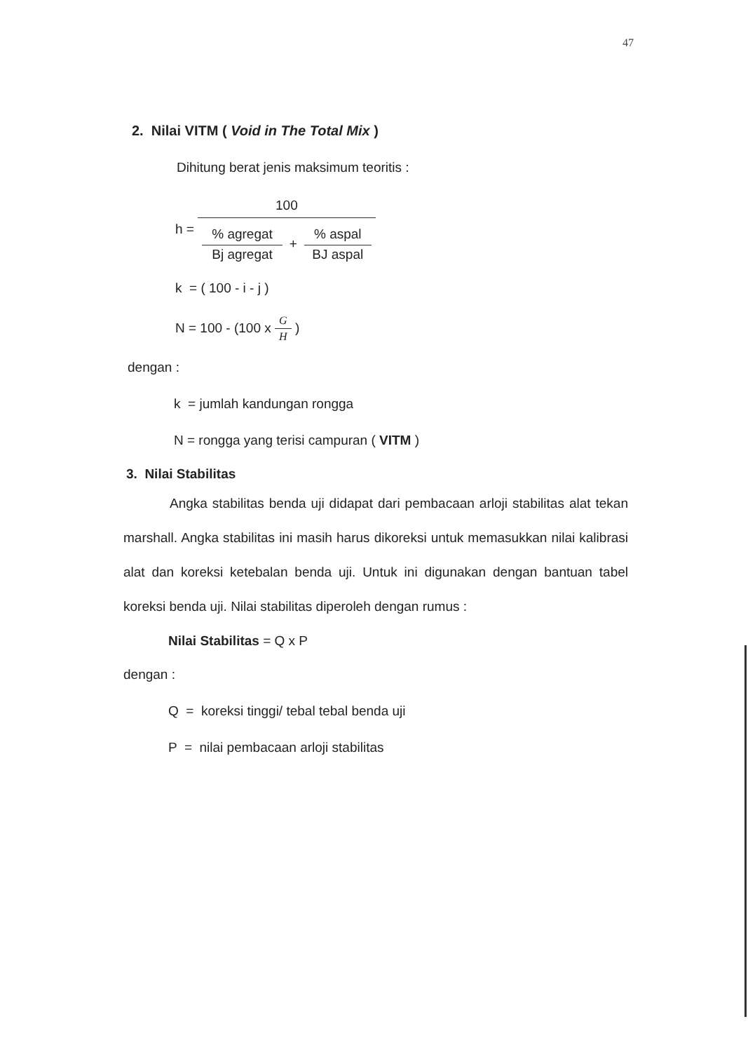47
2. Nilai VITM ( Void in The Total Mix )
Dihitung berat jenis maksimum teoritis :
h =
100
% agregat
Bj agregat
+
% aspal
BJ aspal
k = ( 100 - i - j )
N = 100 - (100 x G H )
dengan :
k = jumlah kandungan rongga
N = rongga yang terisi campuran ( VITM )
3. Nilai Stabilitas
Angka stabilitas benda uji didapat dari pembacaan arloji stabilitas alat tekan marshall. Angka stabilitas ini masih harus dikoreksi untuk memasukkan nilai kalibrasi alat dan koreksi ketebalan benda uji. Untuk ini digunakan dengan bantuan tabel koreksi benda uji. Nilai stabilitas diperoleh dengan rumus :
Nilai Stabilitas = Q x P
dengan :
Q = koreksi tinggi/ tebal tebal benda uji
P = nilai pembacaan arloji stabilitas